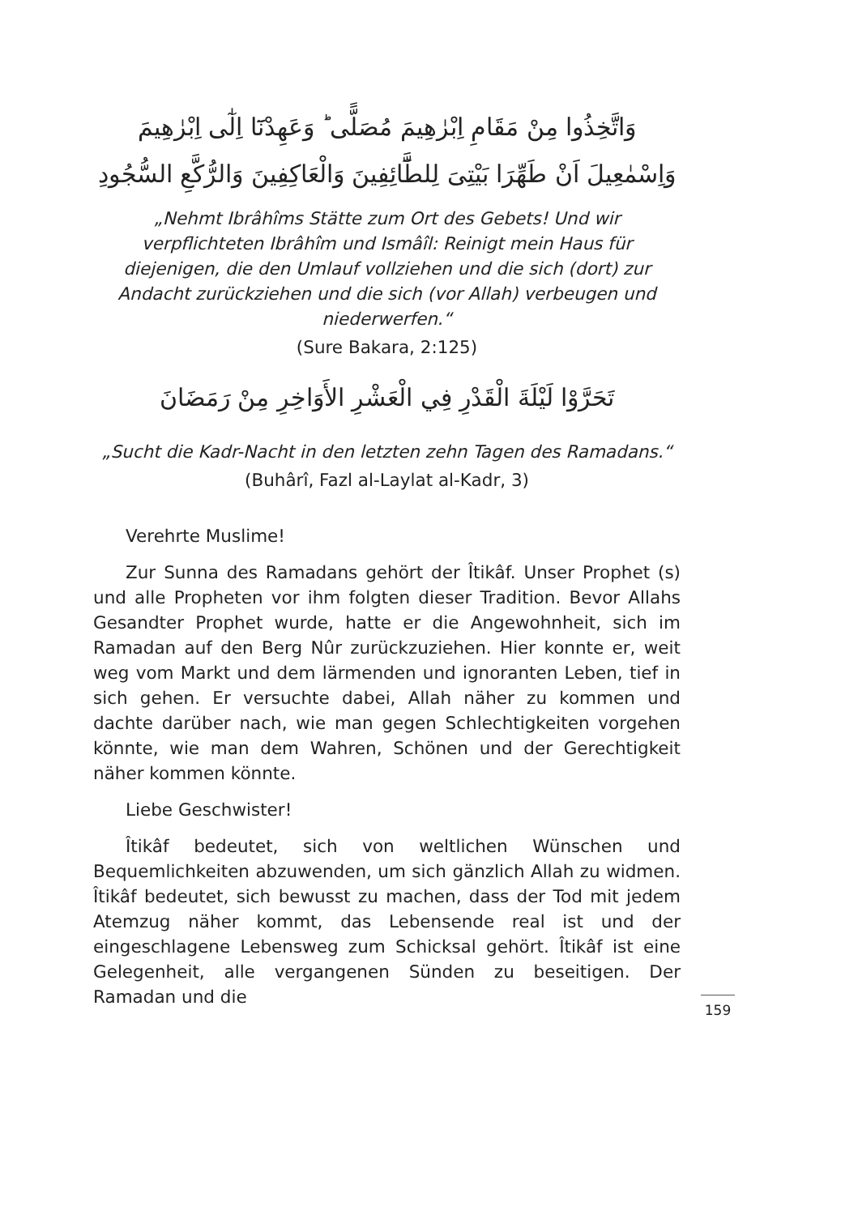وَاتَّخِذُوا مِنْ مَقَامِ اِبْرٰهِيمَ مُصَلًّى ؕ وَعَهِدْنَٓا اِلٰٓى اِبْرٰهِيمَ وَاِسْمٰعِيلَ اَنْ طَهِّرَا بَيْتِىَ لِلطَّٓائِفِينَ وَالْعَاكِفِينَ وَالرُّكَّعِ السُّجُودِ
„Nehmt Ibrâhîms Stätte zum Ort des Gebets! Und wir verpflichteten Ibrâhîm und Ismâîl: Reinigt mein Haus für diejenigen, die den Umlauf vollziehen und die sich (dort) zur Andacht zurückziehen und die sich (vor Allah) verbeugen und niederwerfen.“
(Sure Bakara, 2:125)
تَحَرَّوْا لَيْلَةَ الْقَدْرِ فِي الْعَشْرِ الأَوَاخِرِ مِنْ رَمَضَانَ
„Sucht die Kadr-Nacht in den letzten zehn Tagen des Ramadans.“
(Buhârî, Fazl al-Laylat al-Kadr, 3)
Verehrte Muslime!
Zur Sunna des Ramadans gehört der Îtikâf. Unser Prophet (s) und alle Propheten vor ihm folgten dieser Tradition. Bevor Allahs Gesandter Prophet wurde, hatte er die Angewohnheit, sich im Ramadan auf den Berg Nûr zurückzuziehen. Hier konnte er, weit weg vom Markt und dem lärmenden und ignoranten Leben, tief in sich gehen. Er versuchte dabei, Allah näher zu kommen und dachte darüber nach, wie man gegen Schlechtigkeiten vorgehen könnte, wie man dem Wahren, Schönen und der Gerechtigkeit näher kommen könnte.
Liebe Geschwister!
Îtikâf bedeutet, sich von weltlichen Wünschen und Bequemlichkeiten abzuwenden, um sich gänzlich Allah zu widmen. Îtikâf bedeutet, sich bewusst zu machen, dass der Tod mit jedem Atemzug näher kommt, das Lebensende real ist und der eingeschlagene Lebensweg zum Schicksal gehört. Îtikâf ist eine Gelegenheit, alle vergangenen Sünden zu beseitigen. Der Ramadan und die
159